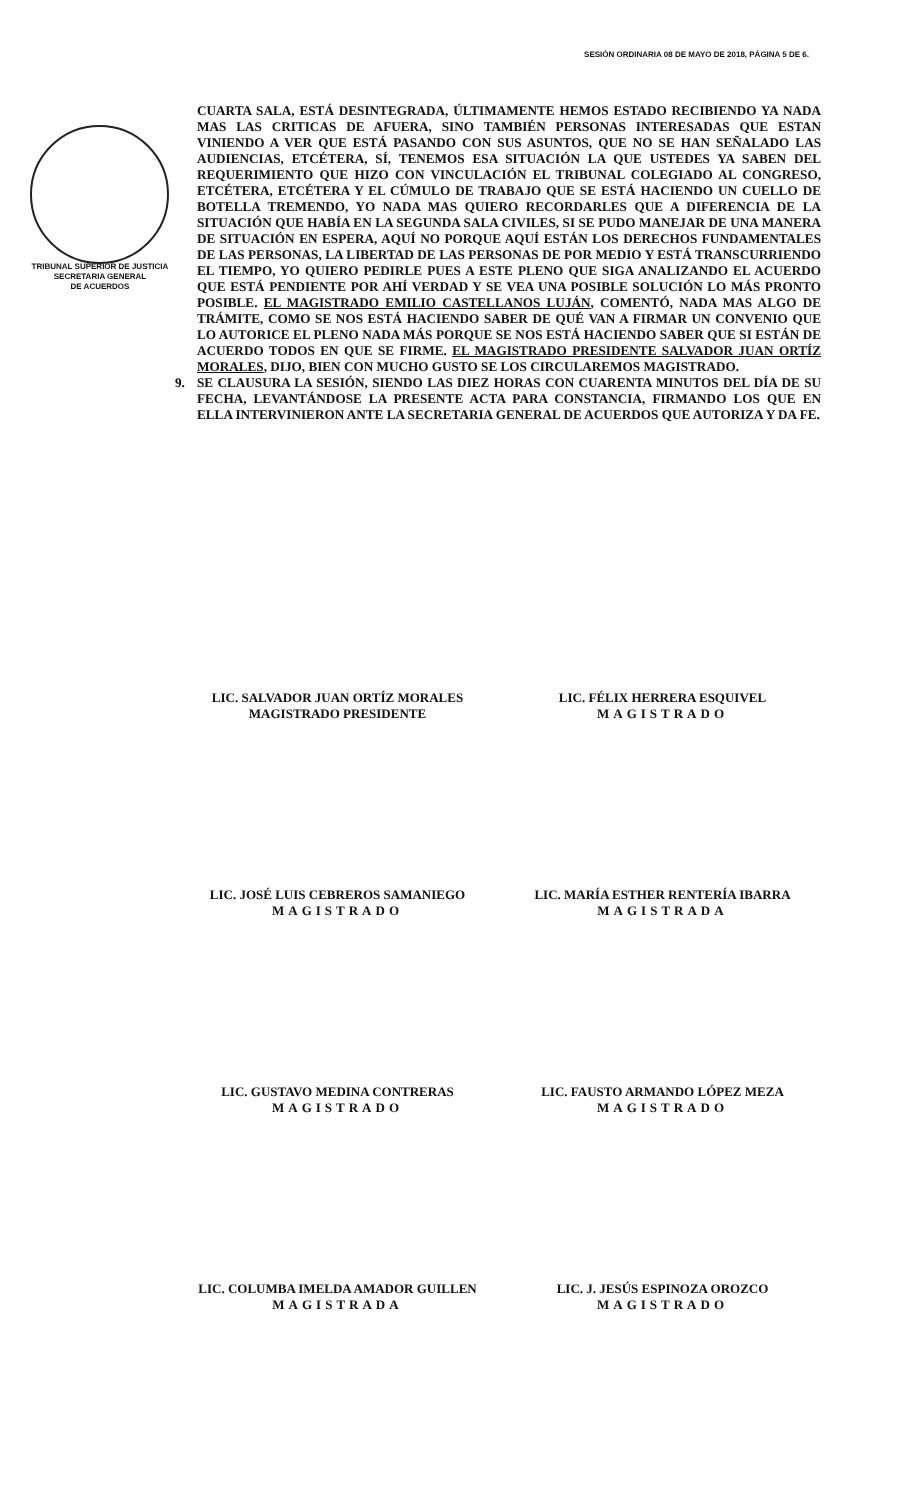SESIÓN ORDINARIA 08 DE MAYO DE 2018, PÁGINA 5 DE 6.
TRIBUNAL SUPERIOR DE JUSTICIA
SECRETARIA GENERAL
DE ACUERDOS
CUARTA SALA, ESTÁ DESINTEGRADA, ÚLTIMAMENTE HEMOS ESTADO RECIBIENDO YA NADA MAS LAS CRITICAS DE AFUERA, SINO TAMBIÉN PERSONAS INTERESADAS QUE ESTAN VINIENDO A VER QUE ESTÁ PASANDO CON SUS ASUNTOS, QUE NO SE HAN SEÑALADO LAS AUDIENCIAS, ETCÉTERA, SÍ, TENEMOS ESA SITUACIÓN LA QUE USTEDES YA SABEN DEL REQUERIMIENTO QUE HIZO CON VINCULACIÓN EL TRIBUNAL COLEGIADO AL CONGRESO, ETCÉTERA, ETCÉTERA Y EL CÚMULO DE TRABAJO QUE SE ESTÁ HACIENDO UN CUELLO DE BOTELLA TREMENDO, YO NADA MAS QUIERO RECORDARLES QUE A DIFERENCIA DE LA SITUACIÓN QUE HABÍA EN LA SEGUNDA SALA CIVILES, SI SE PUDO MANEJAR DE UNA MANERA DE SITUACIÓN EN ESPERA, AQUÍ NO PORQUE AQUÍ ESTÁN LOS DERECHOS FUNDAMENTALES DE LAS PERSONAS, LA LIBERTAD DE LAS PERSONAS DE POR MEDIO Y ESTÁ TRANSCURRIENDO EL TIEMPO, YO QUIERO PEDIRLE PUES A ESTE PLENO QUE SIGA ANALIZANDO EL ACUERDO QUE ESTÁ PENDIENTE POR AHÍ VERDAD Y SE VEA UNA POSIBLE SOLUCIÓN LO MÁS PRONTO POSIBLE. EL MAGISTRADO EMILIO CASTELLANOS LUJÁN, COMENTÓ, NADA MAS ALGO DE TRÁMITE, COMO SE NOS ESTÁ HACIENDO SABER DE QUÉ VAN A FIRMAR UN CONVENIO QUE LO AUTORICE EL PLENO NADA MÁS PORQUE SE NOS ESTÁ HACIENDO SABER QUE SI ESTÁN DE ACUERDO TODOS EN QUE SE FIRME. EL MAGISTRADO PRESIDENTE SALVADOR JUAN ORTÍZ MORALES, DIJO, BIEN CON MUCHO GUSTO SE LOS CIRCULAREMOS MAGISTRADO.
9. SE CLAUSURA LA SESIÓN, SIENDO LAS DIEZ HORAS CON CUARENTA MINUTOS DEL DÍA DE SU FECHA, LEVANTÁNDOSE LA PRESENTE ACTA PARA CONSTANCIA, FIRMANDO LOS QUE EN ELLA INTERVINIERON ANTE LA SECRETARIA GENERAL DE ACUERDOS QUE AUTORIZA Y DA FE.
LIC. SALVADOR JUAN ORTÍZ MORALES
MAGISTRADO PRESIDENTE
LIC. FÉLIX HERRERA ESQUIVEL
MAGISTRADO
LIC. JOSÉ LUIS CEBREROS SAMANIEGO
MAGISTRADO
LIC. MARÍA ESTHER RENTERÍA IBARRA
MAGISTRADA
LIC. GUSTAVO MEDINA CONTRERAS
MAGISTRADO
LIC. FAUSTO ARMANDO LÓPEZ MEZA
MAGISTRADO
LIC. COLUMBA IMELDA AMADOR GUILLEN
MAGISTRADA
LIC. J. JESÚS ESPINOZA OROZCO
MAGISTRADO